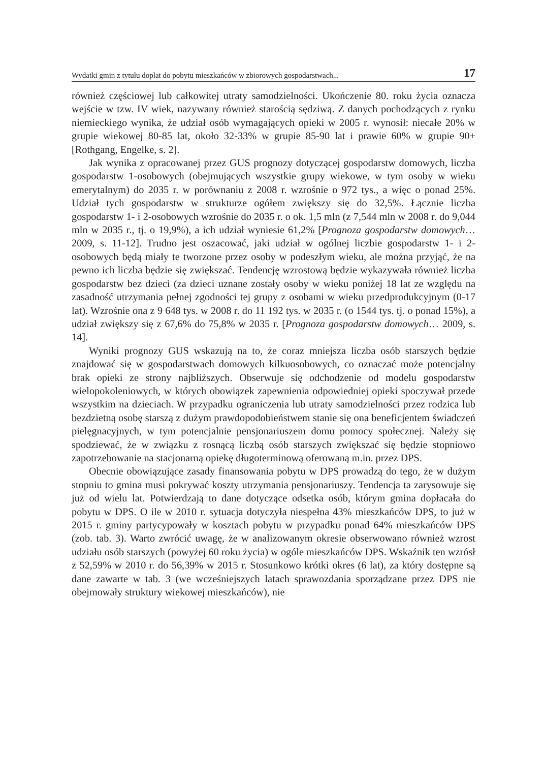Wydatki gmin z tytułu dopłat do pobytu mieszkańców w zbiorowych gospodarstwach... 17
również częściowej lub całkowitej utraty samodzielności. Ukończenie 80. roku życia oznacza wejście w tzw. IV wiek, nazywany również starością sędziwą. Z danych pochodzących z rynku niemieckiego wynika, że udział osób wymagających opieki w 2005 r. wynosił: niecałe 20% w grupie wiekowej 80-85 lat, około 32-33% w grupie 85-90 lat i prawie 60% w grupie 90+ [Rothgang, Engelke, s. 2].
Jak wynika z opracowanej przez GUS prognozy dotyczącej gospodarstw domowych, liczba gospodarstw 1-osobowych (obejmujących wszystkie grupy wiekowe, w tym osoby w wieku emerytalnym) do 2035 r. w porównaniu z 2008 r. wzrośnie o 972 tys., a więc o ponad 25%. Udział tych gospodarstw w strukturze ogółem zwiększy się do 32,5%. Łącznie liczba gospodarstw 1- i 2-osobowych wzrośnie do 2035 r. o ok. 1,5 mln (z 7,544 mln w 2008 r. do 9,044 mln w 2035 r., tj. o 19,9%), a ich udział wyniesie 61,2% [Prognoza gospodarstw domowych… 2009, s. 11-12]. Trudno jest oszacować, jaki udział w ogólnej liczbie gospodarstw 1- i 2-osobowych będą miały te tworzone przez osoby w podeszłym wieku, ale można przyjąć, że na pewno ich liczba będzie się zwiększać. Tendencję wzrostową będzie wykazywała również liczba gospodarstw bez dzieci (za dzieci uznane zostały osoby w wieku poniżej 18 lat ze względu na zasadność utrzymania pełnej zgodności tej grupy z osobami w wieku przedprodukcyjnym (0-17 lat). Wzrośnie ona z 9 648 tys. w 2008 r. do 11 192 tys. w 2035 r. (o 1544 tys. tj. o ponad 15%), a udział zwiększy się z 67,6% do 75,8% w 2035 r. [Prognoza gospodarstw domowych… 2009, s. 14].
Wyniki prognozy GUS wskazują na to, że coraz mniejsza liczba osób starszych będzie znajdować się w gospodarstwach domowych kilkuosobowych, co oznaczać może potencjalny brak opieki ze strony najbliższych. Obserwuje się odchodzenie od modelu gospodarstw wielopokoleniowych, w których obowiązek zapewnienia odpowiedniej opieki spoczywał przede wszystkim na dzieciach. W przypadku ograniczenia lub utraty samodzielności przez rodzica lub bezdzietną osobę starszą z dużym prawdopodobieństwem stanie się ona beneficjentem świadczeń pielęgnacyjnych, w tym potencjalnie pensjonariuszem domu pomocy społecznej. Należy się spodziewać, że w związku z rosnącą liczbą osób starszych zwiększać się będzie stopniowo zapotrzebowanie na stacjonarną opiekę długoterminową oferowaną m.in. przez DPS.
Obecnie obowiązujące zasady finansowania pobytu w DPS prowadzą do tego, że w dużym stopniu to gmina musi pokrywać koszty utrzymania pensjonariuszy. Tendencja ta zarysowuje się już od wielu lat. Potwierdzają to dane dotyczące odsetka osób, którym gmina dopłacała do pobytu w DPS. O ile w 2010 r. sytuacja dotyczyła niespełna 43% mieszkańców DPS, to już w 2015 r. gminy partycypowały w kosztach pobytu w przypadku ponad 64% mieszkańców DPS (zob. tab. 3). Warto zwrócić uwagę, że w analizowanym okresie obserwowano również wzrost udziału osób starszych (powyżej 60 roku życia) w ogóle mieszkańców DPS. Wskaźnik ten wzrósł z 52,59% w 2010 r. do 56,39% w 2015 r. Stosunkowo krótki okres (6 lat), za który dostępne są dane zawarte w tab. 3 (we wcześniejszych latach sprawozdania sporządzane przez DPS nie obejmowały struktury wiekowej mieszkańców), nie